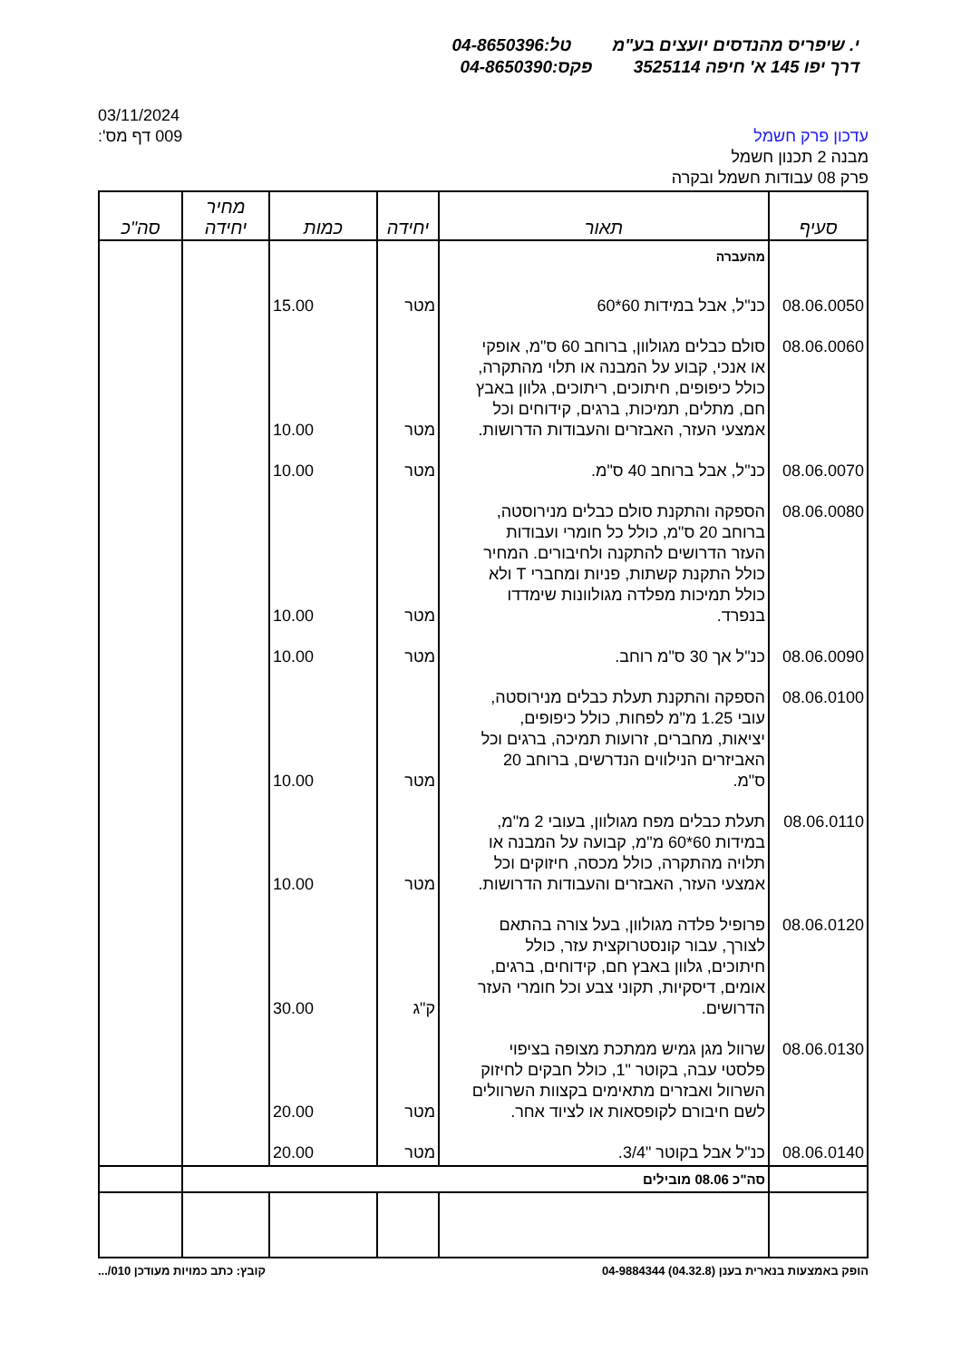י. שיפריס מהנדסים יועצים בע"מ טל:04-8650396
דרך יפו 145 א' חיפה 3525114 פקס:04-8650390
03/11/2024
דף מס': 009
עדכון פרק חשמל
מבנה 2 תכנון חשמל
פרק 08 עבודות חשמל ובקרה
| סעיף | תאור | יחידה | כמות | מחיר יחידה | סה"כ |
| --- | --- | --- | --- | --- | --- |
| | מהעברה | | | | |
| 08.06.0050 | כנ"ל, אבל במידות 60*60 | מטר | 15.00 | | |
| 08.06.0060 | סולם כבלים מגולוון, ברוחב 60 ס"מ, אופקי או אנכי, קבוע על המבנה או תלוי מהתקרה, כולל כיפופים, חיתוכים, ריתוכים, גלוון באבץ חם, מתלים, תמיכות, ברגים, קידוחים וכל אמצעי העזר, האבזרים והעבודות הדרושות. | מטר | 10.00 | | |
| 08.06.0070 | כנ"ל, אבל ברוחב 40 ס"מ. | מטר | 10.00 | | |
| 08.06.0080 | הספקה והתקנת סולם כבלים מנירוסטה, ברוחב 20 ס"מ, כולל כל חומרי ועבודות העזר הדרושים להתקנה ולחיבורים. המחיר כולל התקנת קשתות, פניות ומחברי T ולא כולל תמיכות מפלדה מגולוונות שימדדו בנפרד. | מטר | 10.00 | | |
| 08.06.0090 | כנ"ל אך 30 ס"מ רוחב. | מטר | 10.00 | | |
| 08.06.0100 | הספקה והתקנת תעלת כבלים מנירוסטה, עובי 1.25 מ"מ לפחות, כולל כיפופים, יציאות, מחברים, זרועות תמיכה, ברגים וכל האביזרים הנילווים הנדרשים, ברוחב 20 ס"מ. | מטר | 10.00 | | |
| 08.06.0110 | תעלת כבלים מפח מגולוון, בעובי 2 מ"מ, במידות 60*60 מ"מ, קבועה על המבנה או תלויה מהתקרה, כולל מכסה, חיזוקים וכל אמצעי העזר, האבזרים והעבודות הדרושות. | מטר | 10.00 | | |
| 08.06.0120 | פרופיל פלדה מגולוון, בעל צורה בהתאם לצורך, עבור קונסטרוקצית עזר, כולל חיתוכים, גלוון באבץ חם, קידוחים, ברגים, אומים, דיסקיות, תקוני צבע וכל חומרי העזר הדרושים. | ק"ג | 30.00 | | |
| 08.06.0130 | שרוול מגן גמיש ממתכת מצופה בציפוי פלסטי עבה, בקוטר "1, כולל חבקים לחיזוק השרוול ואבזרים מתאימים בקצוות השרוולים לשם חיבורם לקופסאות או לציוד אחר. | מטר | 20.00 | | |
| 08.06.0140 | כנ"ל אבל בקוטר "3/4. | מטר | 20.00 | | |
| | סה"כ 08.06 מובילים | | | | |
קובץ: כתב כמויות מעודכן 010/... הופק באמצעות בנארית בענן (04.32.8) 04-9884344